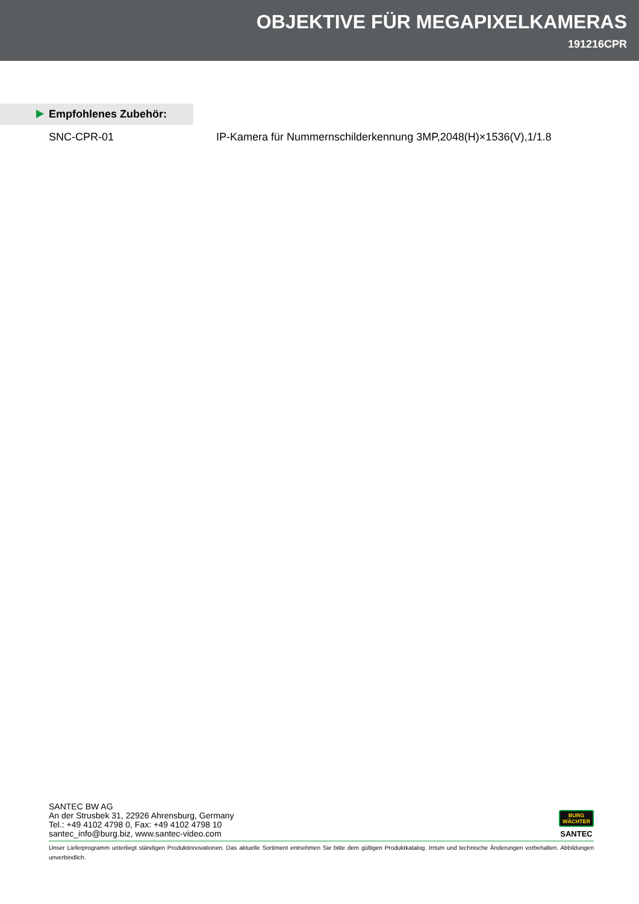OBJEKTIVE FÜR MEGAPIXELKAMERAS
191216CPR
Empfohlenes Zubehör:
SNC-CPR-01 IP-Kamera für Nummernschilderkennung 3MP,2048(H)×1536(V),1/1.8
SANTEC BW AG
An der Strusbek 31, 22926 Ahrensburg, Germany
Tel.: +49 4102 4798 0, Fax: +49 4102 4798 10
santec_info@burg.biz, www.santec-video.com
BURG
WÄCHTER
SANTEC
Unser Lieferprogramm unterliegt ständigen Produktinnovationen. Das aktuelle Sortiment entnehmen Sie bitte dem gültigen Produktkatalog. Irrtum und technische Änderungen vorbehalten. Abbildungen unverbindlich.